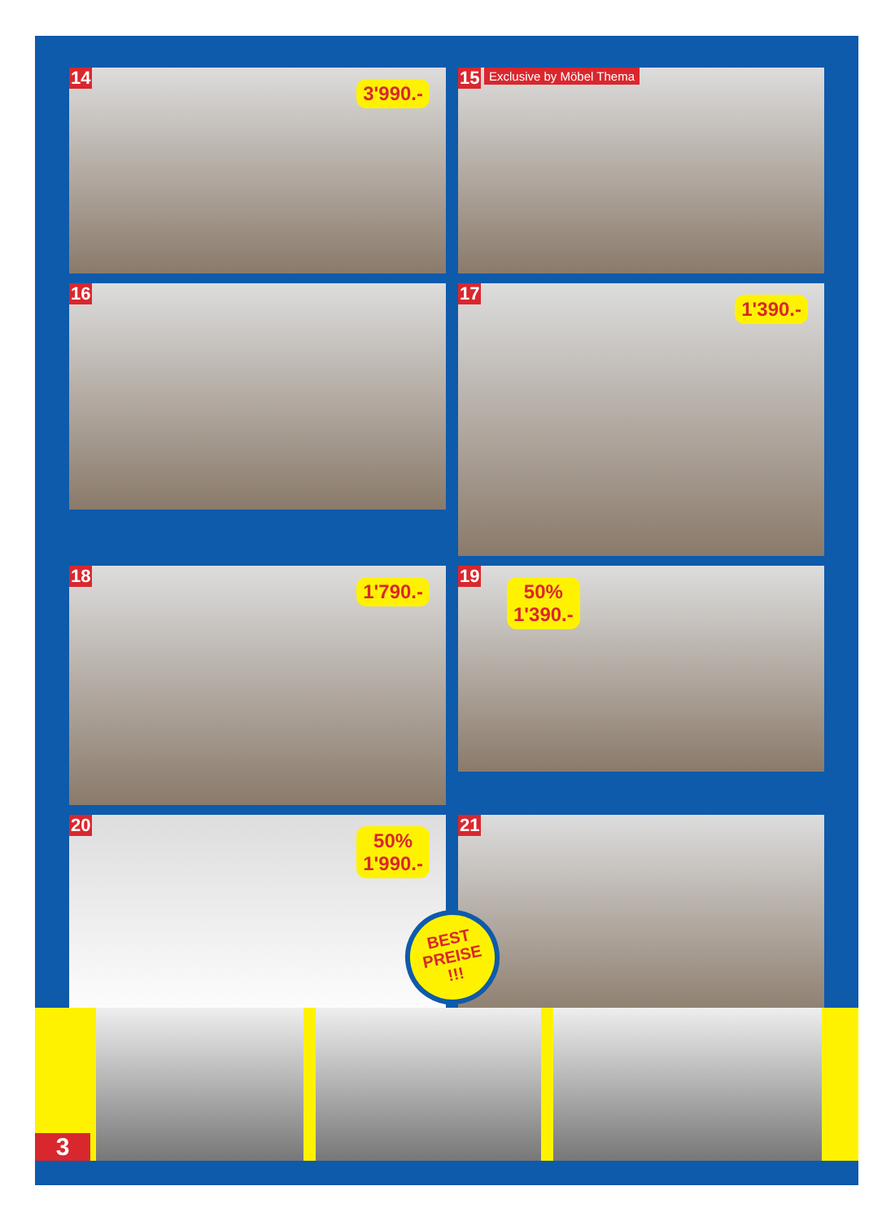14
3'990.-
15 Exclusive by Möbel Thema
16
17
1'390.-
18
1'790.-
19
50%
1'390.-
20
50%
1'990.-
21
BEST
PREISE
!!!
3